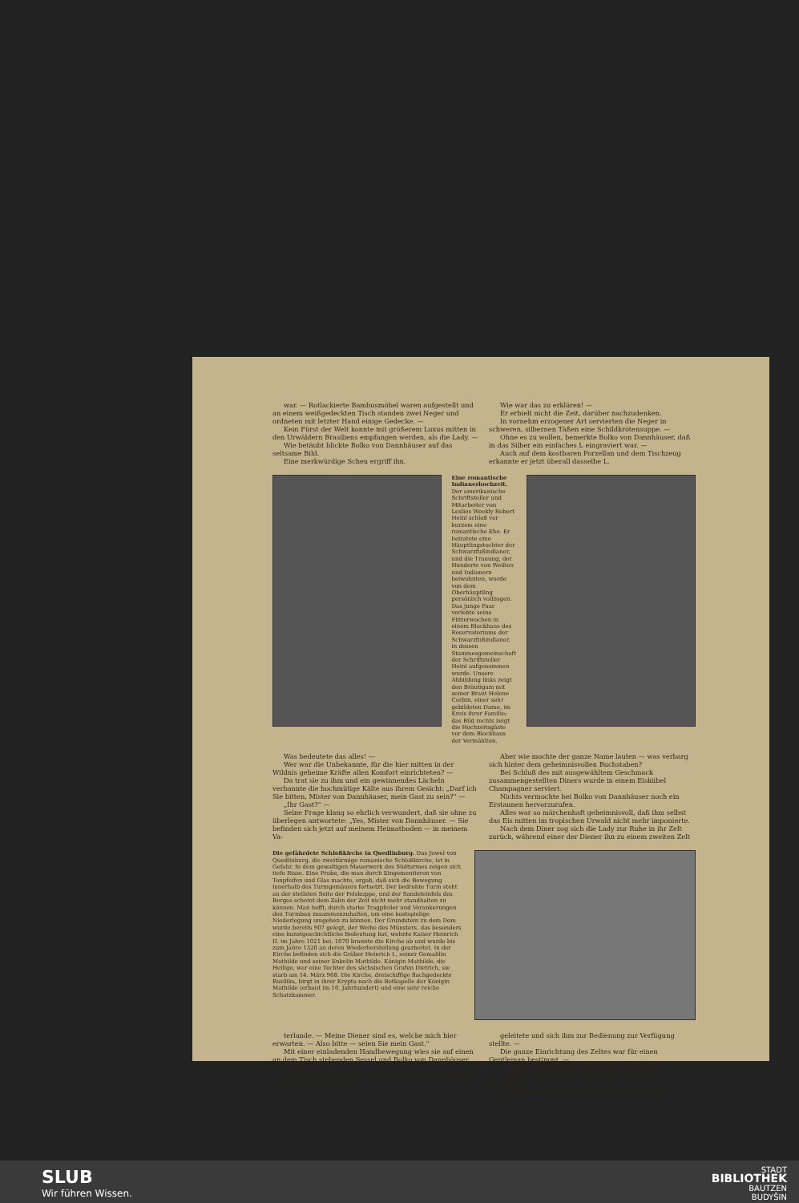war. — Rotlackierte Bambusmöbel waren aufgestellt und an einem weißgedeckten Tisch standen zwei Neger und ordneten mit letzter Hand einige Gedecke. —
Kein Fürst der Welt konnte mit größerem Luxus mitten in den Urwäldern Brasiliens empfangen werden, als die Lady. —
Wie betäubt blickte Bolko von Dannhäuser auf das seltsame Bild.
Eine merkwürdige Scheu ergriff ihn.
Wie war das zu erklären! —
Er erhielt nicht die Zeit, darüber nachzudenken.
In vornehm erzogener Art servierten die Neger in schweren, silbernen Täßen eine Schildkrötensuppe. —
Ohne es zu wollen, bemerkte Bolko von Dannhäuser, daß in das Silber ein einfaches L eingraviert war. —
Auch auf dem kostbaren Porzellan und dem Tischzeug erkannte er jetzt überall dasselbe L.
Eine romantische Indianerhochzeit. Der amerikanische Schriftsteller und Mitarbeiter von Leslies Weekly Robert Heinl schloß vor kurzem eine romantische Ehe. Er heiratete eine Häuptlingstochter der Schwarzfußindianer, und die Trauung, der Hunderte von Weißen und Indianern beiwohnten, wurde von dem Oberhäuptling persönlich vollzogen. Das junge Paar verlebte seine Flitterwochen in einem Blockhaus des Reservatoriums der Schwarzfußindianer, in dessen Stammesgemeinschaft der Schriftsteller Heinl aufgenommen wurde. Unsere Abbildung links zeigt den Bräutigam mit seiner Braut Helene Corbin, einer sehr gebildeten Dame, im Kreis ihrer Familie; das Bild rechts zeigt die Hochzeitsgäste vor dem Blockhaus der Vermählten.
Was bedeutete das alles! —
Wer war die Unbekannte, für die hier mitten in der Wildnis geheime Kräfte allen Komfort einrichteten? —
Da trat sie zu ihm und ein gewinnendes Lächeln verbannte die hochmütige Kälte aus ihrem Gesicht: „Darf ich Sie bitten, Mister von Dannhäuser, mein Gast zu sein?“ —
„Ihr Gast?“ —
Seine Frage klang so ehrlich verwundert, daß sie ohne zu überlegen antwortete: „Yes, Mister von Dannhäuser. — Sie befinden sich jetzt auf meinem Heimatboden — in meinem Va-
Aber wie mochte der ganze Name lauten — was verbarg sich hinter dem geheimnisvollen Buchstaben?
Bei Schluß des mit ausgewähltem Geschmack zusammengestellten Diners wurde in einem Eiskübel Champagner serviert.
Nichts vermochte bei Bolko von Dannhäuser noch ein Erstaunen hervorzurufen.
Alles war so märchenhaft geheimnisvoll, daß ihm selbst das Eis mitten im tropischen Urwald nicht mehr imponierte.
Nach dem Diner zog sich die Lady zur Ruhe in ihr Zelt zurück, während einer der Diener ihn zu einem zweiten Zelt
Die gefährdete Schloßkirche in Quedlinburg. Das Juwel von Quedlinburg, die zweitürmige romanische Schloßkirche, ist in Gefahr. In dem gewaltigen Mauerwerk des Südturmes zeigen sich tiefe Risse. Eine Probe, die man durch Eingementieren von Tonpfeifen und Glas machte, ergab, daß sich die Bewegung innerhalb des Turmgemäuers fortsetzt. Der bedrohte Turm steht an der steilsten Seite der Felskuppe, und der Sandsteinfels des Berges scheint dem Zahn der Zeit nicht mehr standhalten zu können. Man hofft, durch starke Tragpfeiler und Verankerungen den Turmbau zusammenzuhalten, um eine kostspielige Niederlegung umgehen zu können. Der Grundstein zu dem Dom wurde bereits 907 gelegt, der Weihe des Münsters, das besonders eine kunstgeschichtliche Bedeutung hat, wohnte Kaiser Heinrich II. im Jahre 1021 bei. 1070 brannte die Kirche ab und wurde bis zum Jahre 1320 an deren Wiederherstellung gearbeitet. In der Kirche befinden sich die Gräber Heinrich I., seiner Gemahlin Mathilde und seiner Enkelin Mathilde. Königin Mathilde, die Heilige, war eine Tochter des sächsischen Grafen Dietrich, sie starb am 14. März 968. Die Kirche, dreischiffige flachgedeckte Basilika, birgt in ihrer Krypta noch die Betkapelle der Königin Mathilde (erbaut im 10. Jahrhundert) und eine sehr reiche Schatzkammer.
terlande. — Meine Diener sind es, welche mich hier erwarten. — Also bitte — seien Sie mein Gast.“
Mit einer einladenden Handbewegung wies sie auf einen an dem Tisch stehenden Sessel und Bolko von Dannhäuser nahm Platz. —
Jetzt erst fiel ihm auf, daß auf dem Tisch bereits alles für zwei Personen serviert war. —
geleitete und sich ihm zur Bedienung zur Verfügung stellte. —
Die ganze Einrichtung des Zeltes war für einen Gentleman bestimmt. —
Da fehlte, wie Bolko sich überzeugte, fast nichts.
Selbst ein Rasierspiegel war über der Waschtoilette angebracht. —
Das machte Bolko von Dannhäuser wieder stutzig. —
SLUB
Wir führen Wissen.
STADT
BIBLIOTHEK
BAUTZEN
BUDYŠIN